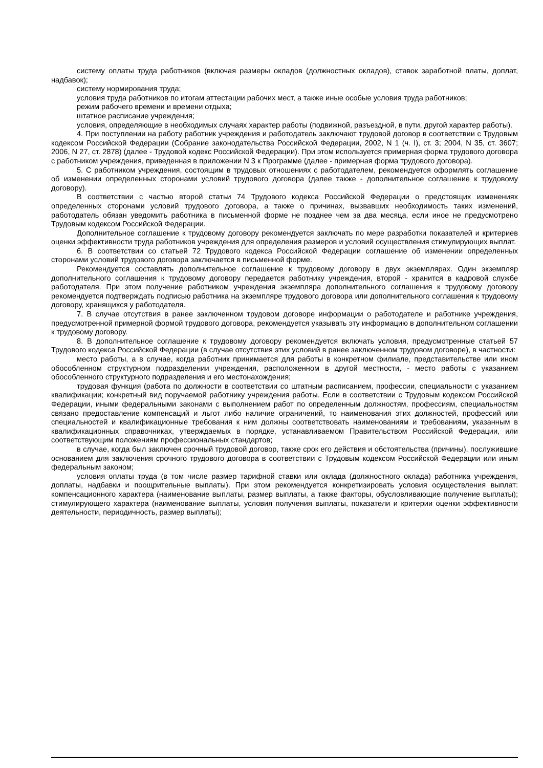систему оплаты труда работников (включая размеры окладов (должностных окладов), ставок заработной платы, доплат, надбавок);
систему нормирования труда;
условия труда работников по итогам аттестации рабочих мест, а также иные особые условия труда работников;
режим рабочего времени и времени отдыха;
штатное расписание учреждения;
условия, определяющие в необходимых случаях характер работы (подвижной, разъездной, в пути, другой характер работы).
4. При поступлении на работу работник учреждения и работодатель заключают трудовой договор в соответствии с Трудовым кодексом Российской Федерации (Собрание законодательства Российской Федерации, 2002, N 1 (ч. I), ст. 3; 2004, N 35, ст. 3607; 2006, N 27, ст. 2878) (далее - Трудовой кодекс Российской Федерации). При этом используется примерная форма трудового договора с работником учреждения, приведенная в приложении N 3 к Программе (далее - примерная форма трудового договора).
5. С работником учреждения, состоящим в трудовых отношениях с работодателем, рекомендуется оформлять соглашение об изменении определенных сторонами условий трудового договора (далее также - дополнительное соглашение к трудовому договору).
В соответствии с частью второй статьи 74 Трудового кодекса Российской Федерации о предстоящих изменениях определенных сторонами условий трудового договора, а также о причинах, вызвавших необходимость таких изменений, работодатель обязан уведомить работника в письменной форме не позднее чем за два месяца, если иное не предусмотрено Трудовым кодексом Российской Федерации.
Дополнительное соглашение к трудовому договору рекомендуется заключать по мере разработки показателей и критериев оценки эффективности труда работников учреждения для определения размеров и условий осуществления стимулирующих выплат.
6. В соответствии со статьей 72 Трудового кодекса Российской Федерации соглашение об изменении определенных сторонами условий трудового договора заключается в письменной форме.
Рекомендуется составлять дополнительное соглашение к трудовому договору в двух экземплярах. Один экземпляр дополнительного соглашения к трудовому договору передается работнику учреждения, второй - хранится в кадровой службе работодателя. При этом получение работником учреждения экземпляра дополнительного соглашения к трудовому договору рекомендуется подтверждать подписью работника на экземпляре трудового договора или дополнительного соглашения к трудовому договору, хранящихся у работодателя.
7. В случае отсутствия в ранее заключенном трудовом договоре информации о работодателе и работнике учреждения, предусмотренной примерной формой трудового договора, рекомендуется указывать эту информацию в дополнительном соглашении к трудовому договору.
8. В дополнительное соглашение к трудовому договору рекомендуется включать условия, предусмотренные статьей 57 Трудового кодекса Российской Федерации (в случае отсутствия этих условий в ранее заключенном трудовом договоре), в частности:
место работы, а в случае, когда работник принимается для работы в конкретном филиале, представительстве или ином обособленном структурном подразделении учреждения, расположенном в другой местности, - место работы с указанием обособленного структурного подразделения и его местонахождения;
трудовая функция (работа по должности в соответствии со штатным расписанием, профессии, специальности с указанием квалификации; конкретный вид поручаемой работнику учреждения работы. Если в соответствии с Трудовым кодексом Российской Федерации, иными федеральными законами с выполнением работ по определенным должностям, профессиям, специальностям связано предоставление компенсаций и льгот либо наличие ограничений, то наименования этих должностей, профессий или специальностей и квалификационные требования к ним должны соответствовать наименованиям и требованиям, указанным в квалификационных справочниках, утверждаемых в порядке, устанавливаемом Правительством Российской Федерации, или соответствующим положениям профессиональных стандартов;
в случае, когда был заключен срочный трудовой договор, также срок его действия и обстоятельства (причины), послужившие основанием для заключения срочного трудового договора в соответствии с Трудовым кодексом Российской Федерации или иным федеральным законом;
условия оплаты труда (в том числе размер тарифной ставки или оклада (должностного оклада) работника учреждения, доплаты, надбавки и поощрительные выплаты). При этом рекомендуется конкретизировать условия осуществления выплат: компенсационного характера (наименование выплаты, размер выплаты, а также факторы, обусловливающие получение выплаты); стимулирующего характера (наименование выплаты, условия получения выплаты, показатели и критерии оценки эффективности деятельности, периодичность, размер выплаты);